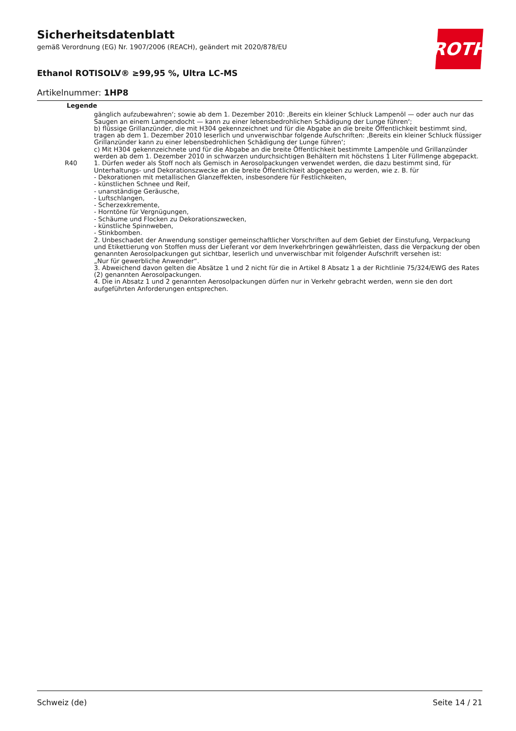Sicherheitsdatenblatt
gemäß Verordnung (EG) Nr. 1907/2006 (REACH), geändert mit 2020/878/EU
Ethanol ROTISOLV® ≥99,95 %, Ultra LC-MS
Artikelnummer: 1HP8
ROTH
Legende
| | gänglich aufzubewahren‘; sowie ab dem 1. Dezember 2010: ‚Bereits ein kleiner Schluck Lampenöl — oder auch nur das Saugen an einem Lampendocht — kann zu einer lebensbedrohlichen Schädigung der Lunge führen‘; b) flüssige Grillanzünder, die mit H304 gekennzeichnet und für die Abgabe an die breite Öffentlichkeit bestimmt sind, tragen ab dem 1. Dezember 2010 leserlich und unverwischbar folgende Aufschriften: ‚Bereits ein kleiner Schluck flüssiger Grillanzünder kann zu einer lebensbedrohlichen Schädigung der Lunge führen‘; c) Mit H304 gekennzeichnete und für die Abgabe an die breite Öffentlichkeit bestimmte Lampenöle und Grillanzünder werden ab dem 1. Dezember 2010 in schwarzen undurchsichtigen Behältern mit höchstens 1 Liter Füllmenge abgepackt. |
| R40 | 1. Dürfen weder als Stoff noch als Gemisch in Aerosolpackungen verwendet werden, die dazu bestimmt sind, für Unterhaltungs- und Dekorationszwecke an die breite Öffentlichkeit abgegeben zu werden, wie z. B. für - Dekorationen mit metallischen Glanzeffekten, insbesondere für Festlichkeiten, - künstlichen Schnee und Reif, - unanständige Geräusche, - Luftschlangen, - Scherzexkremente, - Horntöne für Vergnügungen, - Schäume und Flocken zu Dekorationszwecken, - künstliche Spinnweben, - Stinkbomben. 2. Unbeschadet der Anwendung sonstiger gemeinschaftlicher Vorschriften auf dem Gebiet der Einstufung, Verpackung und Etikettierung von Stoffen muss der Lieferant vor dem Inverkehrbringen gewährleisten, dass die Verpackung der oben genannten Aerosolpackungen gut sichtbar, leserlich und unverwischbar mit folgender Aufschrift versehen ist: „Nur für gewerbliche Anwender“. 3. Abweichend davon gelten die Absätze 1 und 2 nicht für die in Artikel 8 Absatz 1 a der Richtlinie 75/324/EWG des Rates (2) genannten Aerosolpackungen. 4. Die in Absatz 1 und 2 genannten Aerosolpackungen dürfen nur in Verkehr gebracht werden, wenn sie den dort aufgeführten Anforderungen entsprechen. |
Schweiz (de) Seite 14 / 21